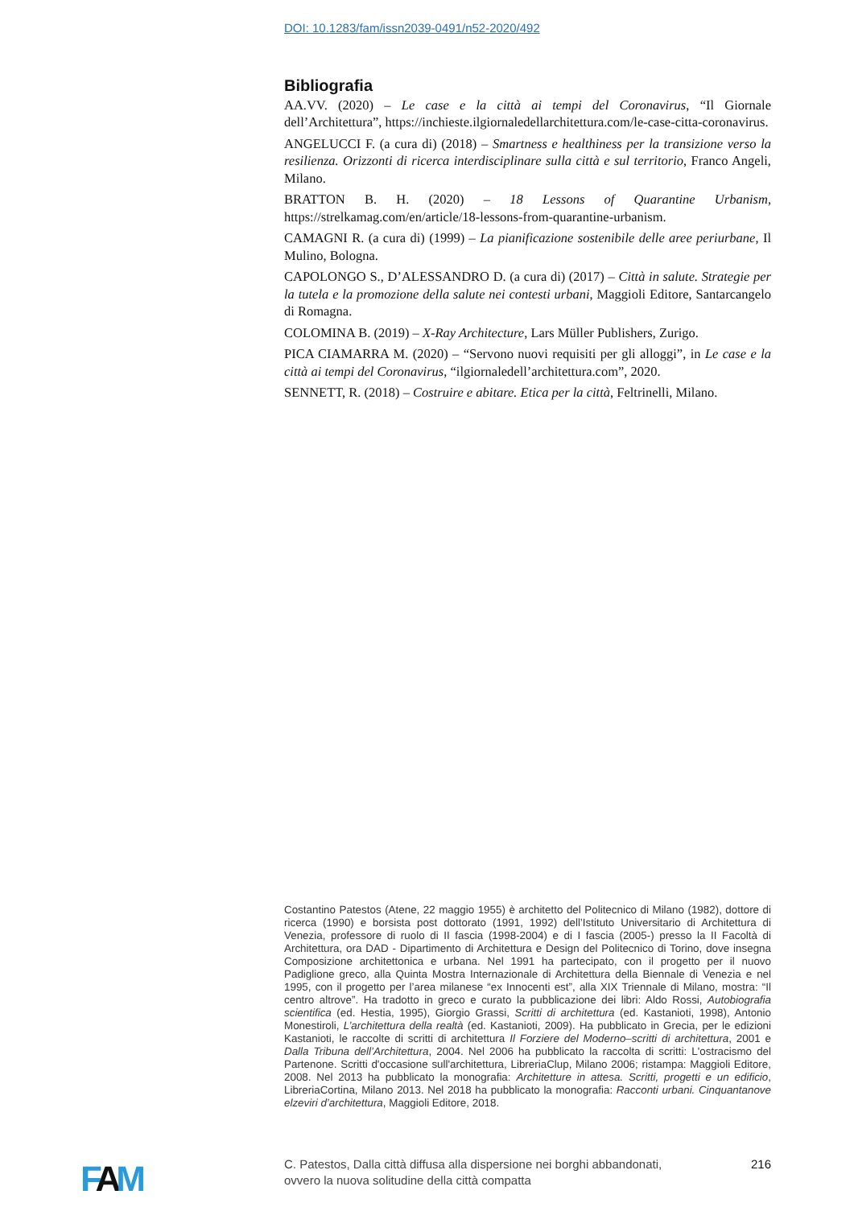DOI: 10.1283/fam/issn2039-0491/n52-2020/492
Bibliografia
AA.VV. (2020) – Le case e la città ai tempi del Coronavirus, “Il Giornale dell’Architettura”, https://inchieste.ilgiornaledellarchitettura.com/le-case-citta-coronavirus.
ANGELUCCI F. (a cura di) (2018) – Smartness e healthiness per la transizione verso la resilienza. Orizzonti di ricerca interdisciplinare sulla città e sul territorio, Franco Angeli, Milano.
BRATTON B. H. (2020) – 18 Lessons of Quarantine Urbanism, https://strelkamag.com/en/article/18-lessons-from-quarantine-urbanism.
CAMAGNI R. (a cura di) (1999) – La pianificazione sostenibile delle aree periurbane, Il Mulino, Bologna.
CAPOLONGO S., D’ALESSANDRO D. (a cura di) (2017) – Città in salute. Strategie per la tutela e la promozione della salute nei contesti urbani, Maggioli Editore, Santarcangelo di Romagna.
COLOMINA B. (2019) – X-Ray Architecture, Lars Müller Publishers, Zurigo.
PICA CIAMARRA M. (2020) – “Servono nuovi requisiti per gli alloggi”, in Le case e la città ai tempi del Coronavirus, “ilgiornaledell’architettura.com”, 2020.
SENNETT, R. (2018) – Costruire e abitare. Etica per la città, Feltrinelli, Milano.
Costantino Patestos (Atene, 22 maggio 1955) è architetto del Politecnico di Milano (1982), dottore di ricerca (1990) e borsista post dottorato (1991, 1992) dell’Istituto Universitario di Architettura di Venezia, professore di ruolo di II fascia (1998-2004) e di I fascia (2005-) presso la II Facoltà di Architettura, ora DAD - Dipartimento di Architettura e Design del Politecnico di Torino, dove insegna Composizione architettonica e urbana. Nel 1991 ha partecipato, con il progetto per il nuovo Padiglione greco, alla Quinta Mostra Internazionale di Architettura della Biennale di Venezia e nel 1995, con il progetto per l’area milanese “ex Innocenti est”, alla XIX Triennale di Milano, mostra: “Il centro altrove”. Ha tradotto in greco e curato la pubblicazione dei libri: Aldo Rossi, Autobiografia scientifica (ed. Hestia, 1995), Giorgio Grassi, Scritti di architettura (ed. Kastanioti, 1998), Antonio Monestiroli, L’architettura della realtà (ed. Kastanioti, 2009). Ha pubblicato in Grecia, per le edizioni Kastanioti, le raccolte di scritti di architettura Il Forziere del Moderno–scritti di architettura, 2001 e Dalla Tribuna dell’Architettura, 2004. Nel 2006 ha pubblicato la raccolta di scritti: L'ostracismo del Partenone. Scritti d'occasione sull'architettura, LibreriaClup, Milano 2006; ristampa: Maggioli Editore, 2008. Nel 2013 ha pubblicato la monografia: Architetture in attesa. Scritti, progetti e un edificio, LibreriaCortina, Milano 2013. Nel 2018 ha pubblicato la monografia: Racconti urbani. Cinquantanove elzeviri d’architettura, Maggioli Editore, 2018.
FAM
C. Patestos, Dalla città diffusa alla dispersione nei borghi abbandonati,
ovvero la nuova solitudine della città compatta
216